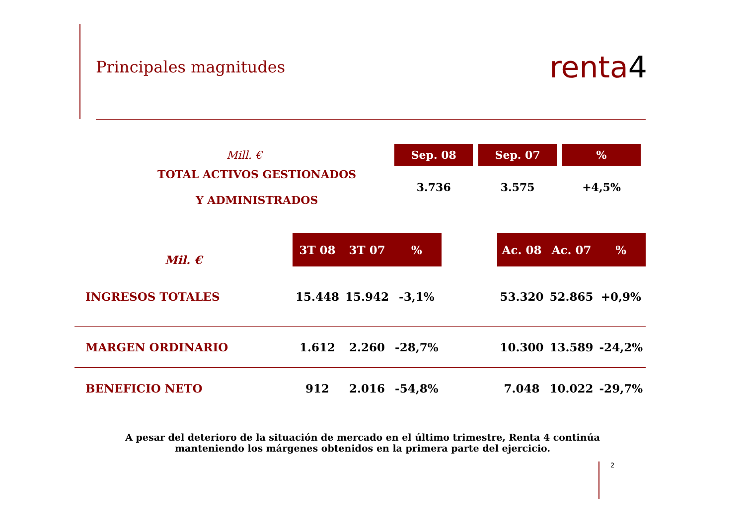Principales magnitudes
renta4
| Mill. € | | Sep. 08 | | Sep. 07 | | % |
| --- | --- | --- | --- | --- | --- | --- |
| TOTAL ACTIVOS GESTIONADOS Y ADMINISTRADOS | | 3.736 | | 3.575 | | +4,5% |
| Mil. € | 3T 08 | 3T 07 | % | | Ac. 08 | Ac. 07 | % |
| --- | --- | --- | --- | --- | --- | --- | --- |
| INGRESOS TOTALES | 15.448 | 15.942 | -3,1% | | 53.320 | 52.865 | +0,9% |
| MARGEN ORDINARIO | 1.612 | 2.260 | -28,7% | | 10.300 | 13.589 | -24,2% |
| BENEFICIO NETO | 912 | 2.016 | -54,8% | | 7.048 | 10.022 | -29,7% |
A pesar del deterioro de la situación de mercado en el último trimestre, Renta 4 continúa manteniendo los márgenes obtenidos en la primera parte del ejercicio.
2